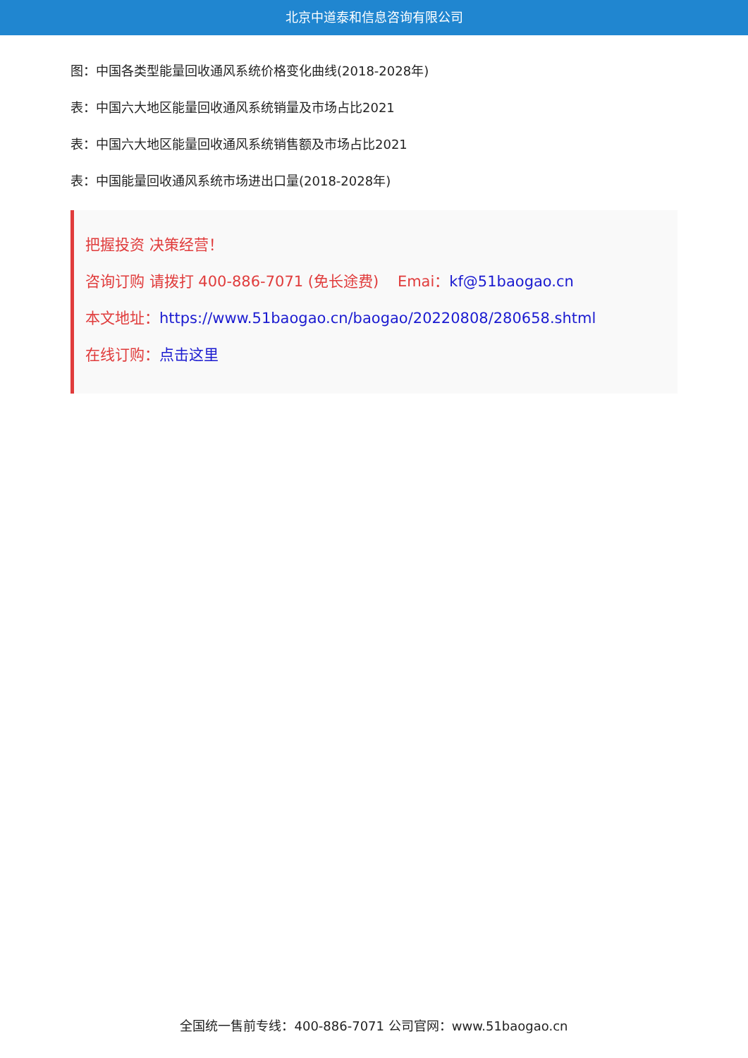北京中道泰和信息咨询有限公司
图：中国各类型能量回收通风系统价格变化曲线(2018-2028年)
表：中国六大地区能量回收通风系统销量及市场占比2021
表：中国六大地区能量回收通风系统销售额及市场占比2021
表：中国能量回收通风系统市场进出口量(2018-2028年)
把握投资 决策经营！
咨询订购 请拨打 400-886-7071 (免长途费) Emai：kf@51baogao.cn
本文地址：https://www.51baogao.cn/baogao/20220808/280658.shtml
在线订购：点击这里
全国统一售前专线：400-886-7071 公司官网：www.51baogao.cn